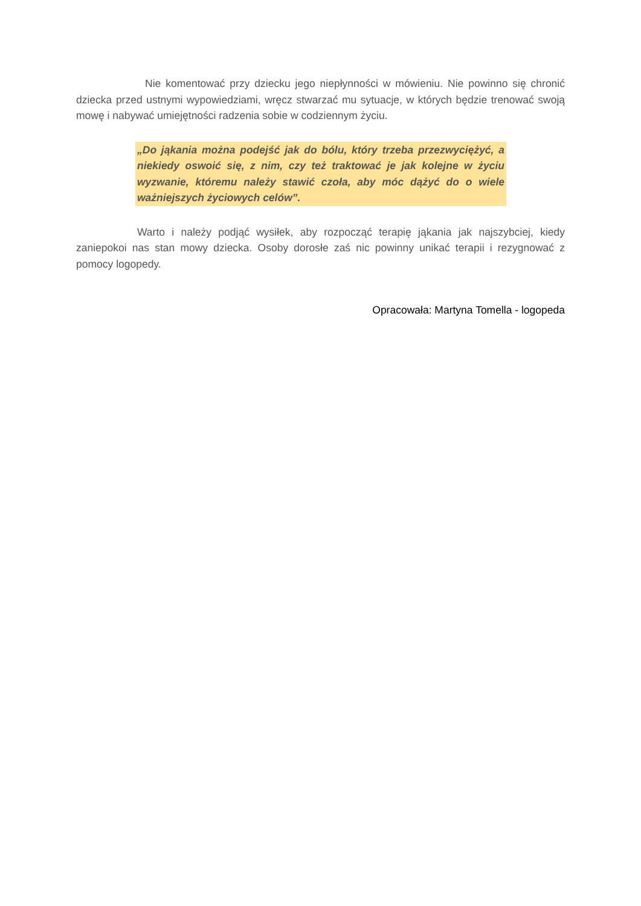Nie komentować przy dziecku jego niepłynności w mówieniu. Nie powinno się chronić dziecka przed ustnymi wypowiedziami, wręcz stwarzać mu sytuacje, w których będzie trenować swoją mowę i nabywać umiejętności radzenia sobie w codziennym życiu.
„Do jąkania można podejść jak do bólu, który trzeba przezwyciężyć, a niekiedy oswoić się, z nim, czy też traktować je jak kolejne w życiu wyzwanie, któremu należy stawić czoła, aby móc dążyć do o wiele ważniejszych życiowych celów”.
Warto i należy podjąć wysiłek, aby rozpocząć terapię jąkania jak najszybciej, kiedy zaniepokoi nas stan mowy dziecka. Osoby dorosłe zaś nic powinny unikać terapii i rezygnować z pomocy logopedy.
Opracowała: Martyna Tomella - logopeda